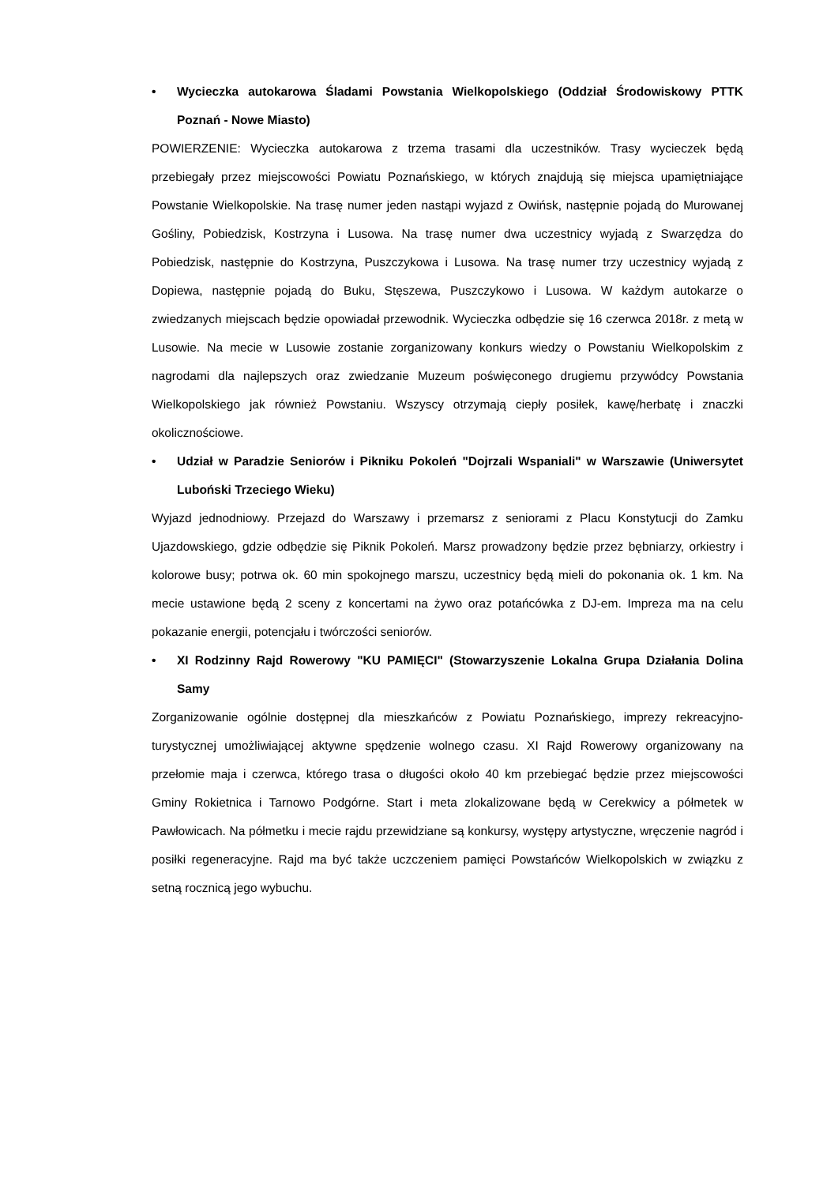• Wycieczka autokarowa Śladami Powstania Wielkopolskiego (Oddział Środowiskowy PTTK Poznań - Nowe Miasto)
POWIERZENIE: Wycieczka autokarowa z trzema trasami dla uczestników. Trasy wycieczek będą przebiegały przez miejscowości Powiatu Poznańskiego, w których znajdują się miejsca upamiętniające Powstanie Wielkopolskie. Na trasę numer jeden nastąpi wyjazd z Owińsk, następnie pojadą do Murowanej Gośliny, Pobiedzisk, Kostrzyna i Lusowa. Na trasę numer dwa uczestnicy wyjadą z Swarzędza do Pobiedzisk, następnie do Kostrzyna, Puszczykowa i Lusowa. Na trasę numer trzy uczestnicy wyjadą z Dopiewa, następnie pojadą do Buku, Stęszewa, Puszczykowo i Lusowa. W każdym autokarze o zwiedzanych miejscach będzie opowiadał przewodnik. Wycieczka odbędzie się 16 czerwca 2018r. z metą w Lusowie. Na mecie w Lusowie zostanie zorganizowany konkurs wiedzy o Powstaniu Wielkopolskim z nagrodami dla najlepszych oraz zwiedzanie Muzeum poświęconego drugiemu przywódcy Powstania Wielkopolskiego jak również Powstaniu. Wszyscy otrzymają ciepły posiłek, kawę/herbatę i znaczki okolicznościowe.
• Udział w Paradzie Seniorów i Pikniku Pokoleń "Dojrzali Wspaniali" w Warszawie (Uniwersytet Luboński Trzeciego Wieku)
Wyjazd jednodniowy. Przejazd do Warszawy i przemarsz z seniorami z Placu Konstytucji do Zamku Ujazdowskiego, gdzie odbędzie się Piknik Pokoleń. Marsz prowadzony będzie przez bębniarzy, orkiestry i kolorowe busy; potrwa ok. 60 min spokojnego marszu, uczestnicy będą mieli do pokonania ok. 1 km. Na mecie ustawione będą 2 sceny z koncertami na żywo oraz potańcówka z DJ-em. Impreza ma na celu pokazanie energii, potencjału i twórczości seniorów.
• XI Rodzinny Rajd Rowerowy "KU PAMIĘCI" (Stowarzyszenie Lokalna Grupa Działania Dolina Samy
Zorganizowanie ogólnie dostępnej dla mieszkańców z Powiatu Poznańskiego, imprezy rekreacyjno-turystycznej umożliwiającej aktywne spędzenie wolnego czasu. XI Rajd Rowerowy organizowany na przełomie maja i czerwca, którego trasa o długości około 40 km przebiegać będzie przez miejscowości Gminy Rokietnica i Tarnowo Podgórne. Start i meta zlokalizowane będą w Cerekwicy a półmetek w Pawłowicach. Na półmetku i mecie rajdu przewidziane są konkursy, występy artystyczne, wręczenie nagród i posiłki regeneracyjne. Rajd ma być także uczczeniem pamięci Powstańców Wielkopolskich w związku z setną rocznicą jego wybuchu.